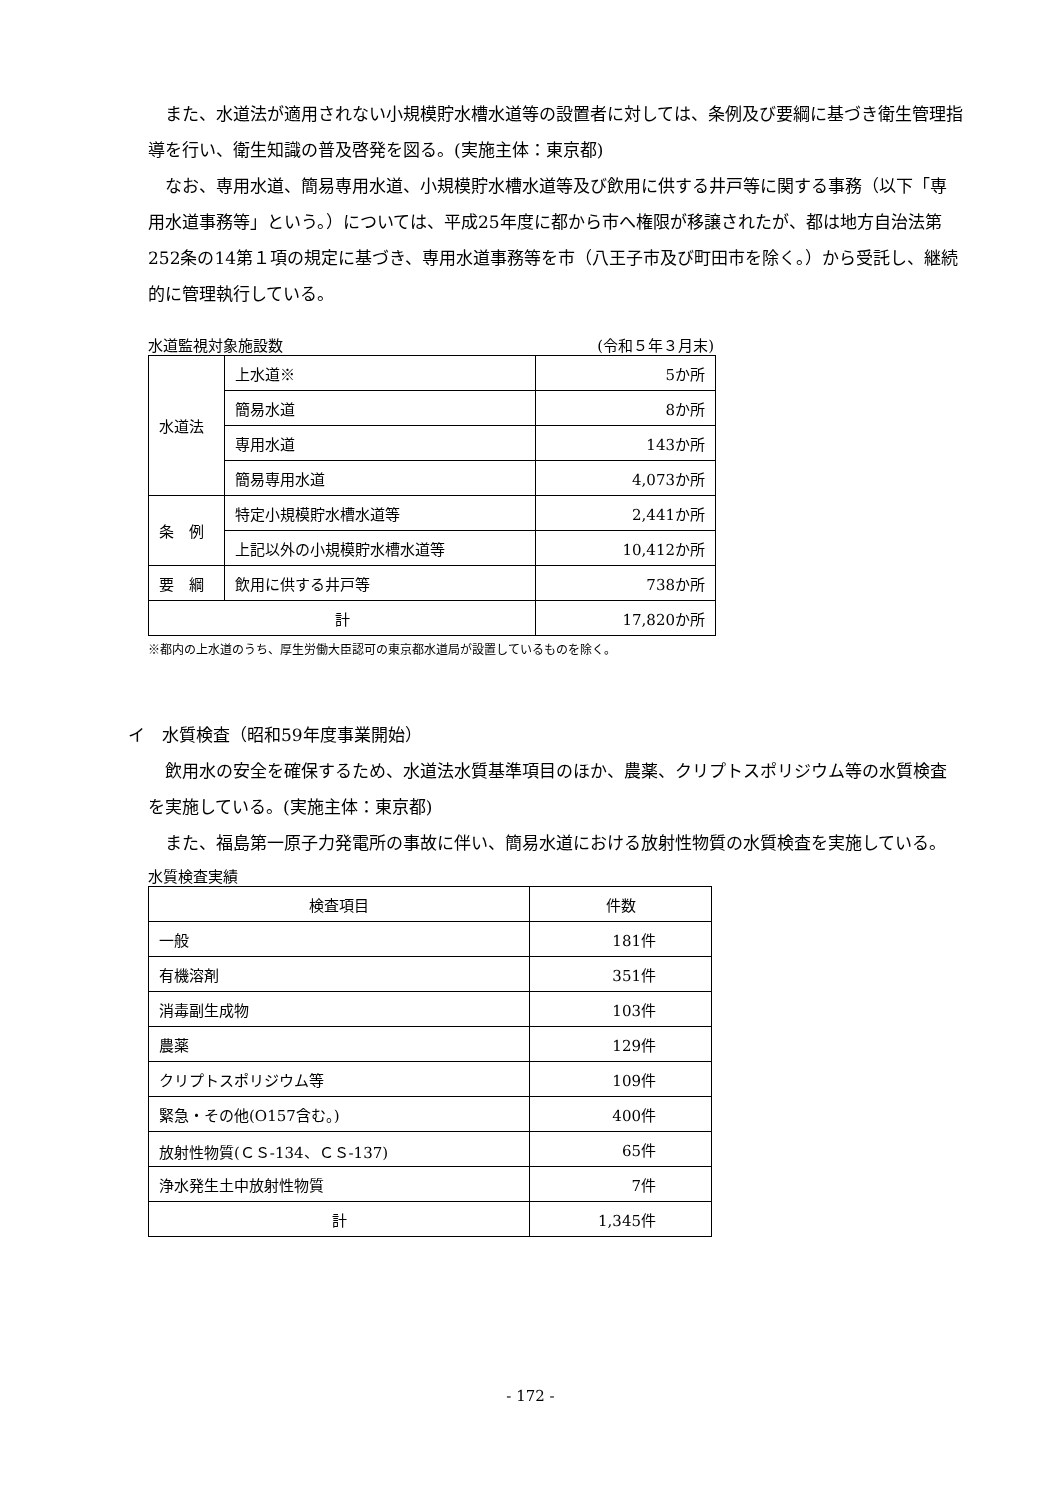また、水道法が適用されない小規模貯水槽水道等の設置者に対しては、条例及び要綱に基づき衛生管理指導を行い、衛生知識の普及啓発を図る。(実施主体：東京都)
なお、専用水道、簡易専用水道、小規模貯水槽水道等及び飲用に供する井戸等に関する事務（以下「専用水道事務等」という。）については、平成25年度に都から市へ権限が移譲されたが、都は地方自治法第252条の14第１項の規定に基づき、専用水道事務等を市（八王子市及び町田市を除く。）から受託し、継続的に管理執行している。
水道監視対象施設数 (令和５年３月末)
| 水道法 | 上水道※ | 5か所 |
| | 簡易水道 | 8か所 |
| | 専用水道 | 143か所 |
| | 簡易専用水道 | 4,073か所 |
| 条 例 | 特定小規模貯水槽水道等 | 2,441か所 |
| | 上記以外の小規模貯水槽水道等 | 10,412か所 |
| 要 綱 | 飲用に供する井戸等 | 738か所 |
| 計 | | 17,820か所 |
※都内の上水道のうち、厚生労働大臣認可の東京都水道局が設置しているものを除く。
イ　水質検査（昭和59年度事業開始）
飲用水の安全を確保するため、水道法水質基準項目のほか、農薬、クリプトスポリジウム等の水質検査を実施している。(実施主体：東京都)
また、福島第一原子力発電所の事故に伴い、簡易水道における放射性物質の水質検査を実施している。
水質検査実績
| 検査項目 | 件数 |
| 一般 | 181件 |
| 有機溶剤 | 351件 |
| 消毒副生成物 | 103件 |
| 農薬 | 129件 |
| クリプトスポリジウム等 | 109件 |
| 緊急・その他(O157含む。) | 400件 |
| 放射性物質(ＣＳ-134、ＣＳ-137) | 65件 |
| 浄水発生土中放射性物質 | 7件 |
| 計 | 1,345件 |
- 172 -